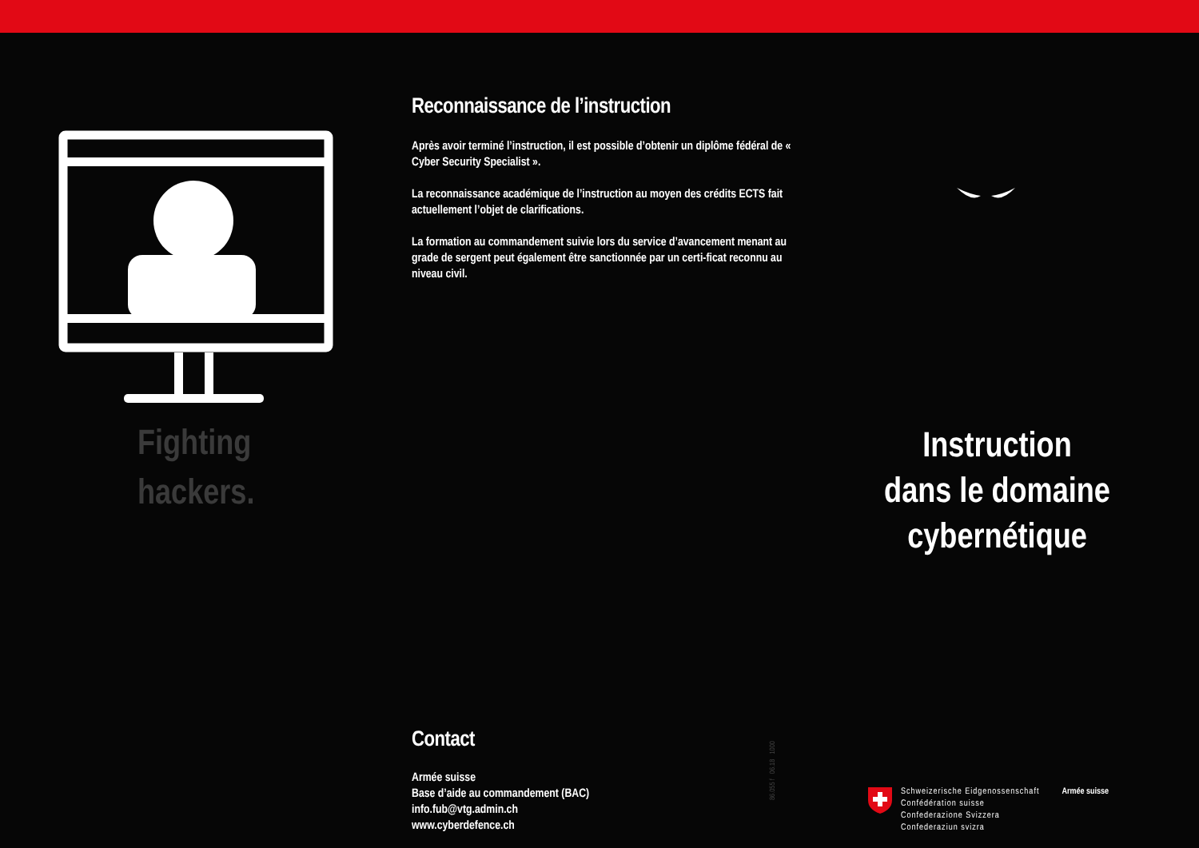Fighting
hackers.
Reconnaissance de l’instruction
Après avoir terminé l’instruction, il est possible d’obtenir un diplôme fédéral de « Cyber Security Specialist ».
La reconnaissance académique de l’instruction au moyen des crédits ECTS fait actuellement l’objet de clarifications.
La formation au commandement suivie lors du service d’avancement menant au grade de sergent peut également être sanctionnée par un certi-ficat reconnu au niveau civil.
Contact
Armée suisse
Base d’aide au commandement (BAC)
info.fub@vtg.admin.ch
www.cyberdefence.ch
86.055 f 06.18 1000
Instruction
dans le domaine
cybernétique
Schweizerische Eidgenossenschaft
Confédération suisse
Confederazione Svizzera
Confederaziun svizra
Armée suisse